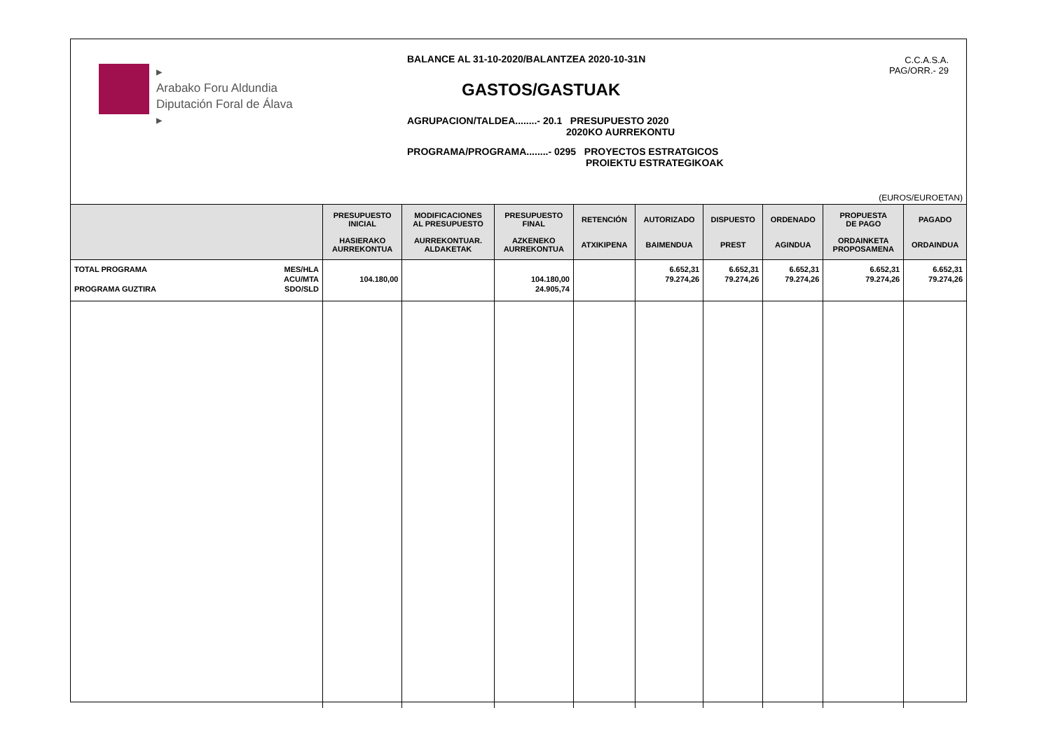▸
Arabako Foru Aldundia
Diputación Foral de Álava
▸
BALANCE AL 31-10-2020/BALANTZEA 2020-10-31N
GASTOS/GASTUAK
AGRUPACION/TALDEA........- 20.1 PRESUPUESTO 2020
2020KO AURREKONTU
PROGRAMA/PROGRAMA........- 0295 PROYECTOS ESTRATGICOS
PROIEKTU ESTRATEGIKOAK
C.C.A.S.A.
PAG/ORR.- 29
(EUROS/EUROETAN)
| | PRESUPUESTO INICIAL HASIERAKO AURREKONTUA | MODIFICACIONES AL PRESUPUESTO AURREKONTUAR. ALDAKETAK | PRESUPUESTO FINAL AZKENEKO AURREKONTUA | RETENCIÓN ATXIKIPENA | AUTORIZADO BAIMENDUA | DISPUESTO PREST | ORDENADO AGINDUA | PROPUESTA DE PAGO ORDAINKETA PROPOSAMENA | PAGADO ORDAINDUA |
| --- | --- | --- | --- | --- | --- | --- | --- | --- | --- |
| TOTAL PROGRAMA PROGRAMA GUZTIRA MES/HLA ACU/MTA SDO/SLD | 104.180,00 | | 104.180,00 24.905,74 | | 6.652,31 79.274,26 | 6.652,31 79.274,26 | 6.652,31 79.274,26 | 6.652,31 79.274,26 | 6.652,31 79.274,26 |